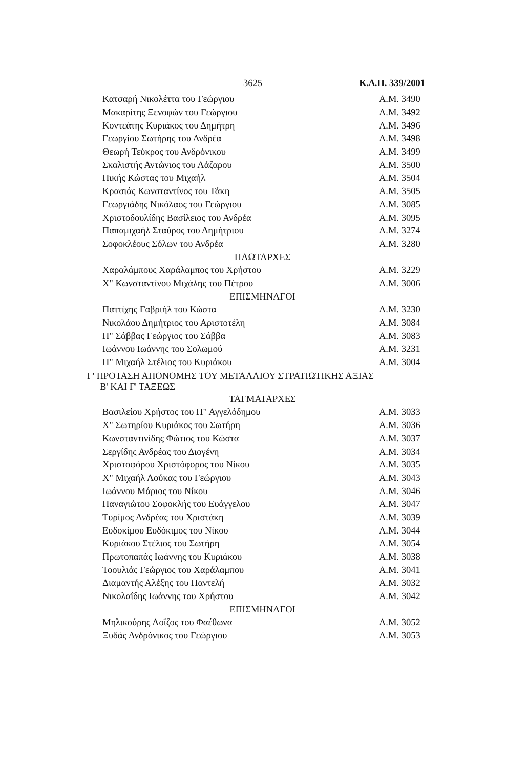3625 Κ.Δ.Π. 339/2001
| Κατσαρή Νικολέττα του Γεώργιου | Α.Μ. 3490 |
| Μακαρίτης Ξενοφών του Γεώργιου | Α.Μ. 3492 |
| Κοντεάτης Κυριάκος του Δημήτρη | Α.Μ. 3496 |
| Γεωργίου Σωτήρης του Ανδρέα | Α.Μ. 3498 |
| Θεωρή Τεύκρος του Ανδρόνικου | Α.Μ. 3499 |
| Σκαλιστής Αντώνιος του Λάζαρου | Α.Μ. 3500 |
| Πικής Κώστας του Μιχαήλ | Α.Μ. 3504 |
| Κρασιάς Κωνσταντίνος του Τάκη | Α.Μ. 3505 |
| Γεωργιάδης Νικόλαος του Γεώργιου | Α.Μ. 3085 |
| Χριστοδουλίδης Βασίλειος του Ανδρέα | Α.Μ. 3095 |
| Παπαμιχαήλ Σταύρος του Δημήτριου | Α.Μ. 3274 |
| Σοφοκλέους Σόλων του Ανδρέα | Α.Μ. 3280 |
| ΠΛΩΤΑΡΧΕΣ | |
| Χαραλάμπους Χαράλαμπος του Χρήστου | Α.Μ. 3229 |
| Χ" Κωνσταντίνου Μιχάλης του Πέτρου | Α.Μ. 3006 |
| ΕΠΙΣΜΗΝΑΓΟΙ | |
| Παττίχης Γαβριήλ του Κώστα | Α.Μ. 3230 |
| Νικολάου Δημήτριος του Αριστοτέλη | Α.Μ. 3084 |
| Π" Σάββας Γεώργιος του Σάββα | Α.Μ. 3083 |
| Ιωάννου Ιωάννης του Σολωμού | Α.Μ. 3231 |
| Π" Μιχαήλ Στέλιος του Κυριάκου | Α.Μ. 3004 |
| Γ' ΠΡΟΤΑΣΗ ΑΠΟΝΟΜΗΣ ΤΟΥ ΜΕΤΑΛΛΙΟΥ ΣΤΡΑΤΙΩΤΙΚΗΣ ΑΞΙΑΣ Β' ΚΑΙ Γ' ΤΑΞΕΩΣ | |
| ΤΑΓΜΑΤΑΡΧΕΣ | |
| Βασιλείου Χρήστος του Π" Αγγελόδημου | Α.Μ. 3033 |
| Χ" Σωτηρίου Κυριάκος του Σωτήρη | Α.Μ. 3036 |
| Κωνσταντινίδης Φώτιος του Κώστα | Α.Μ. 3037 |
| Σεργίδης Ανδρέας του Διογένη | Α.Μ. 3034 |
| Χριστοφόρου Χριστόφορος του Νίκου | Α.Μ. 3035 |
| Χ" Μιχαήλ Λούκας του Γεώργιου | Α.Μ. 3043 |
| Ιωάννου Μάριος του Νίκου | Α.Μ. 3046 |
| Παναγιώτου Σοφοκλής του Ευάγγελου | Α.Μ. 3047 |
| Τυρίμος Ανδρέας του Χριστάκη | Α.Μ. 3039 |
| Ευδοκίμου Ευδόκιμος του Νίκου | Α.Μ. 3044 |
| Κυριάκου Στέλιος του Σωτήρη | Α.Μ. 3054 |
| Πρωτοπαπάς Ιωάννης του Κυριάκου | Α.Μ. 3038 |
| Τοουλιάς Γεώργιος του Χαράλαμπου | Α.Μ. 3041 |
| Διαμαντής Αλέξης του Παντελή | Α.Μ. 3032 |
| Νικολαΐδης Ιωάννης του Χρήστου | Α.Μ. 3042 |
| ΕΠΙΣΜΗΝΑΓΟΙ | |
| Μηλικούρης Λοΐζος του Φαέθωνα | Α.Μ. 3052 |
| Ξυδάς Ανδρόνικος του Γεώργιου | Α.Μ. 3053 |